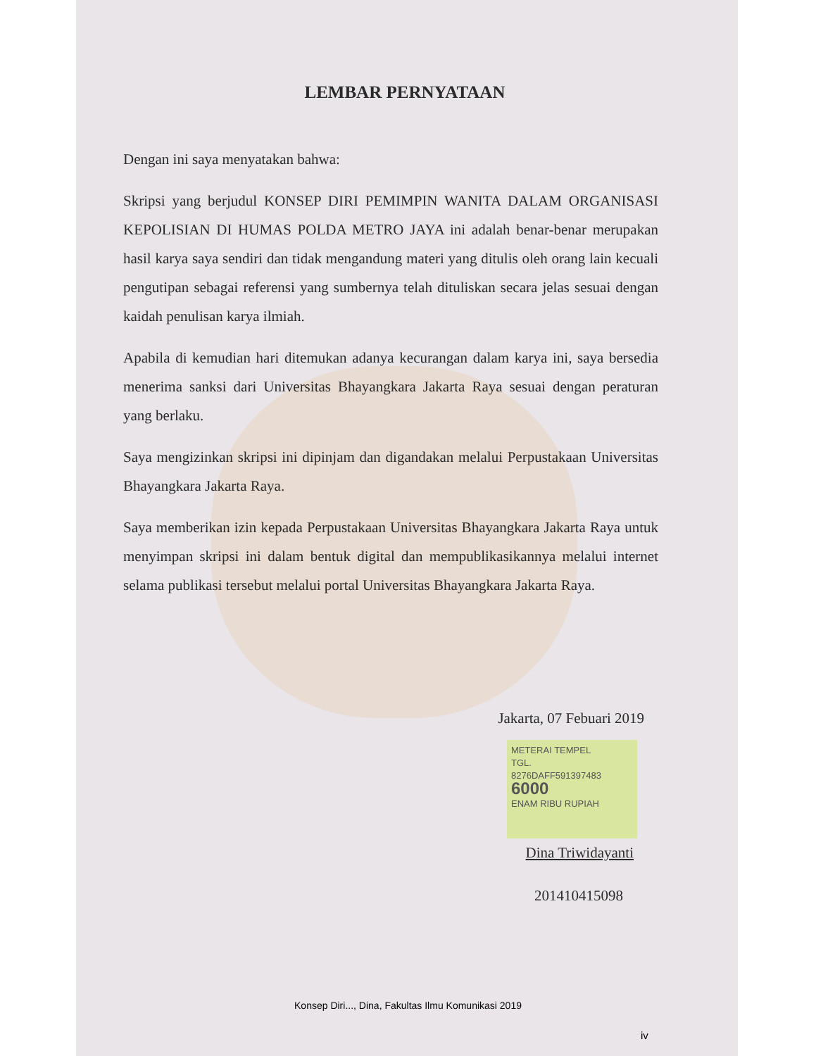LEMBAR PERNYATAAN
Dengan ini saya menyatakan bahwa:
Skripsi yang berjudul KONSEP DIRI PEMIMPIN WANITA DALAM ORGANISASI KEPOLISIAN DI HUMAS POLDA METRO JAYA ini adalah benar-benar merupakan hasil karya saya sendiri dan tidak mengandung materi yang ditulis oleh orang lain kecuali pengutipan sebagai referensi yang sumbernya telah dituliskan secara jelas sesuai dengan kaidah penulisan karya ilmiah.
Apabila di kemudian hari ditemukan adanya kecurangan dalam karya ini, saya bersedia menerima sanksi dari Universitas Bhayangkara Jakarta Raya sesuai dengan peraturan yang berlaku.
Saya mengizinkan skripsi ini dipinjam dan digandakan melalui Perpustakaan Universitas Bhayangkara Jakarta Raya.
Saya memberikan izin kepada Perpustakaan Universitas Bhayangkara Jakarta Raya untuk menyimpan skripsi ini dalam bentuk digital dan mempublikasikannya melalui internet selama publikasi tersebut melalui portal Universitas Bhayangkara Jakarta Raya.
Jakarta, 07 Febuari 2019
METERAI TEMPEL
TGL.
8276DAFF591397483
6000
ENAM RIBU RUPIAH
Dina Triwidayanti
201410415098
Konsep Diri..., Dina, Fakultas Ilmu Komunikasi 2019
iv